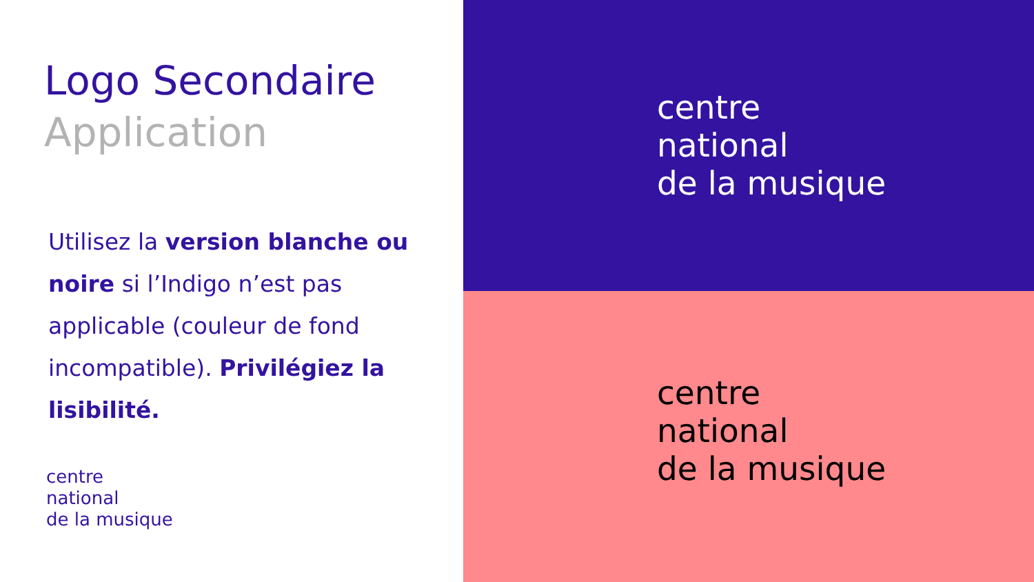Logo Secondaire
Application
Utilisez la version blanche ou noire si l’Indigo n’est pas applicable (couleur de fond incompatible). Privilégiez la lisibilité.
centre
national
de la musique
centre
national
de la musique
centre
national
de la musique